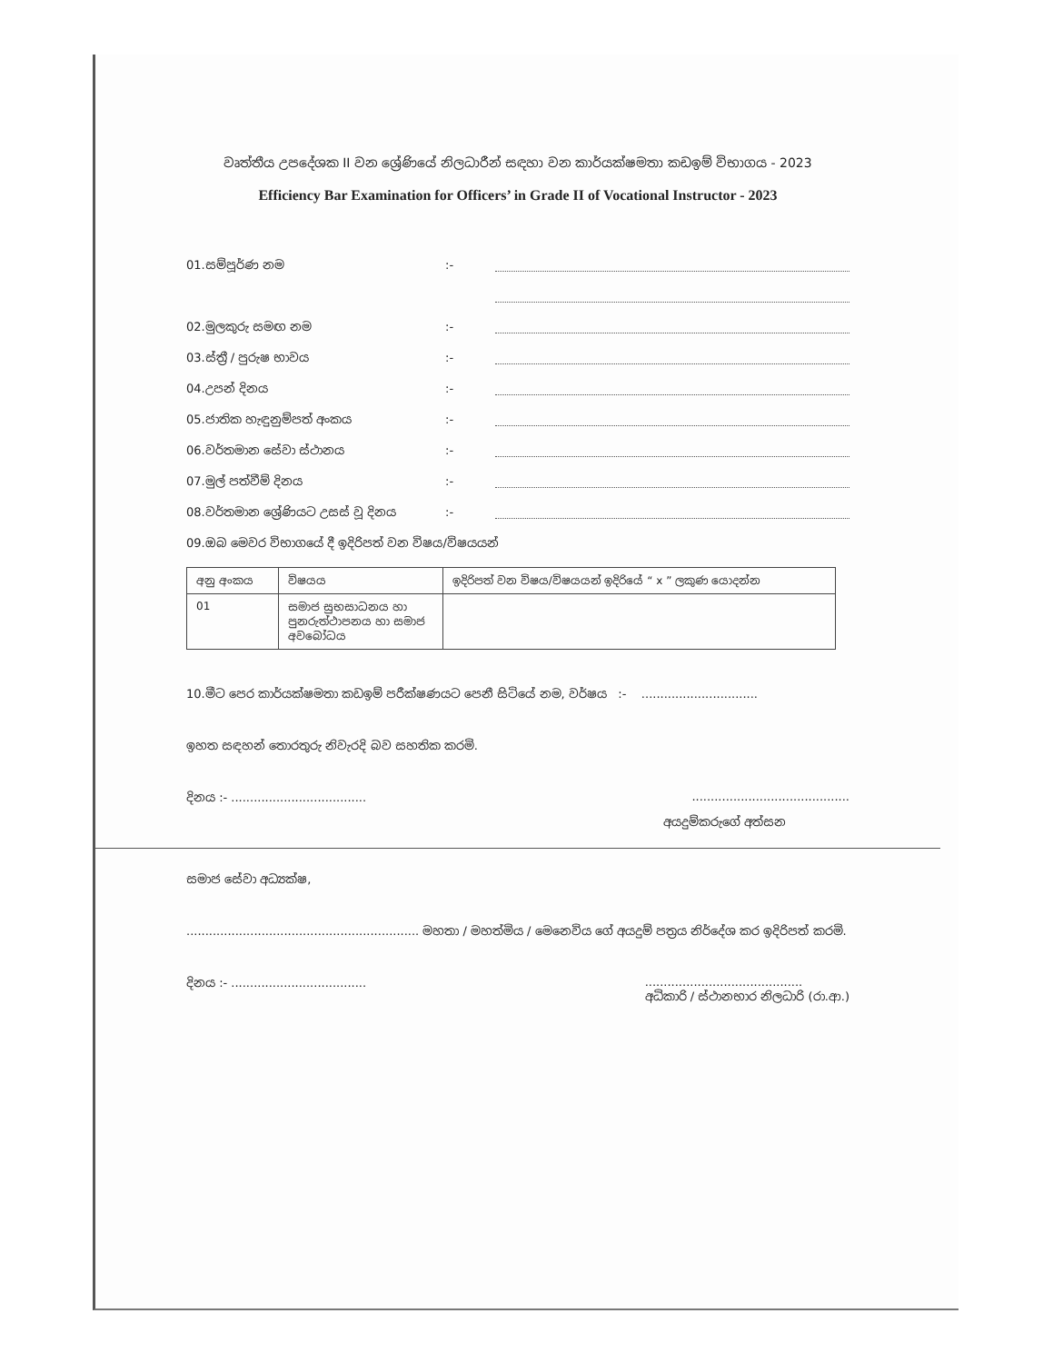වෘත්තීය උපදේශක II වන ශ්‍රේණියේ නිලධාරීන් සඳහා වන කාර්යක්ෂමතා කඩඉම් විභාගය - 2023
Efficiency Bar Examination for Officers’ in Grade II of Vocational Instructor - 2023
01.සම්පූර්ණ නම:-
02.මුලකුරු සමඟ නම:-
03.ස්ත්‍රී / පුරුෂ භාවය:-
04.උපන් දිනය:-
05.ජාතික හැඳුනුම්පත් අංකය:-
06.වර්තමාන සේවා ස්ථානය:-
07.මුල් පත්වීම් දිනය:-
08.වර්තමාන ශ්‍රේණියට උසස් වූ දිනය:-
09.ඔබ මෙවර විභාගයේ දී ඉදිරිපත් වන විෂය/විෂයයන්
| අනු අංකය | විෂයය | ඉදිරිපත් වන විෂය/විෂයයන් ඉදිරියේ “ x ” ලකුණ යොදන්න |
| --- | --- | --- |
| 01 | සමාජ සුභසාධනය හා පුනරුත්ථාපනය හා සමාජ අවබෝධය | |
10.මීට පෙර කාර්යක්ෂමතා කඩඉම් පරීක්ෂණයට පෙනී සිටියේ නම, වර්ෂය :- ...............................
ඉහත සඳහන් තොරතුරු නිවැරදි බව සහතික කරමි.
දිනය :- ..............................................................................
අයදුම්කරුගේ අත්සන
සමාජ සේවා අධ්‍යක්ෂ,
.............................................................. මහතා / මහත්මිය / මෙනෙවිය ගේ අයදුම් පත්‍රය නිර්දේශ කර ඉදිරිපත් කරමි.
දිනය :- ..............................................................................
අධිකාරි / ස්ථානභාර නිලධාරි (රා.ආ.)